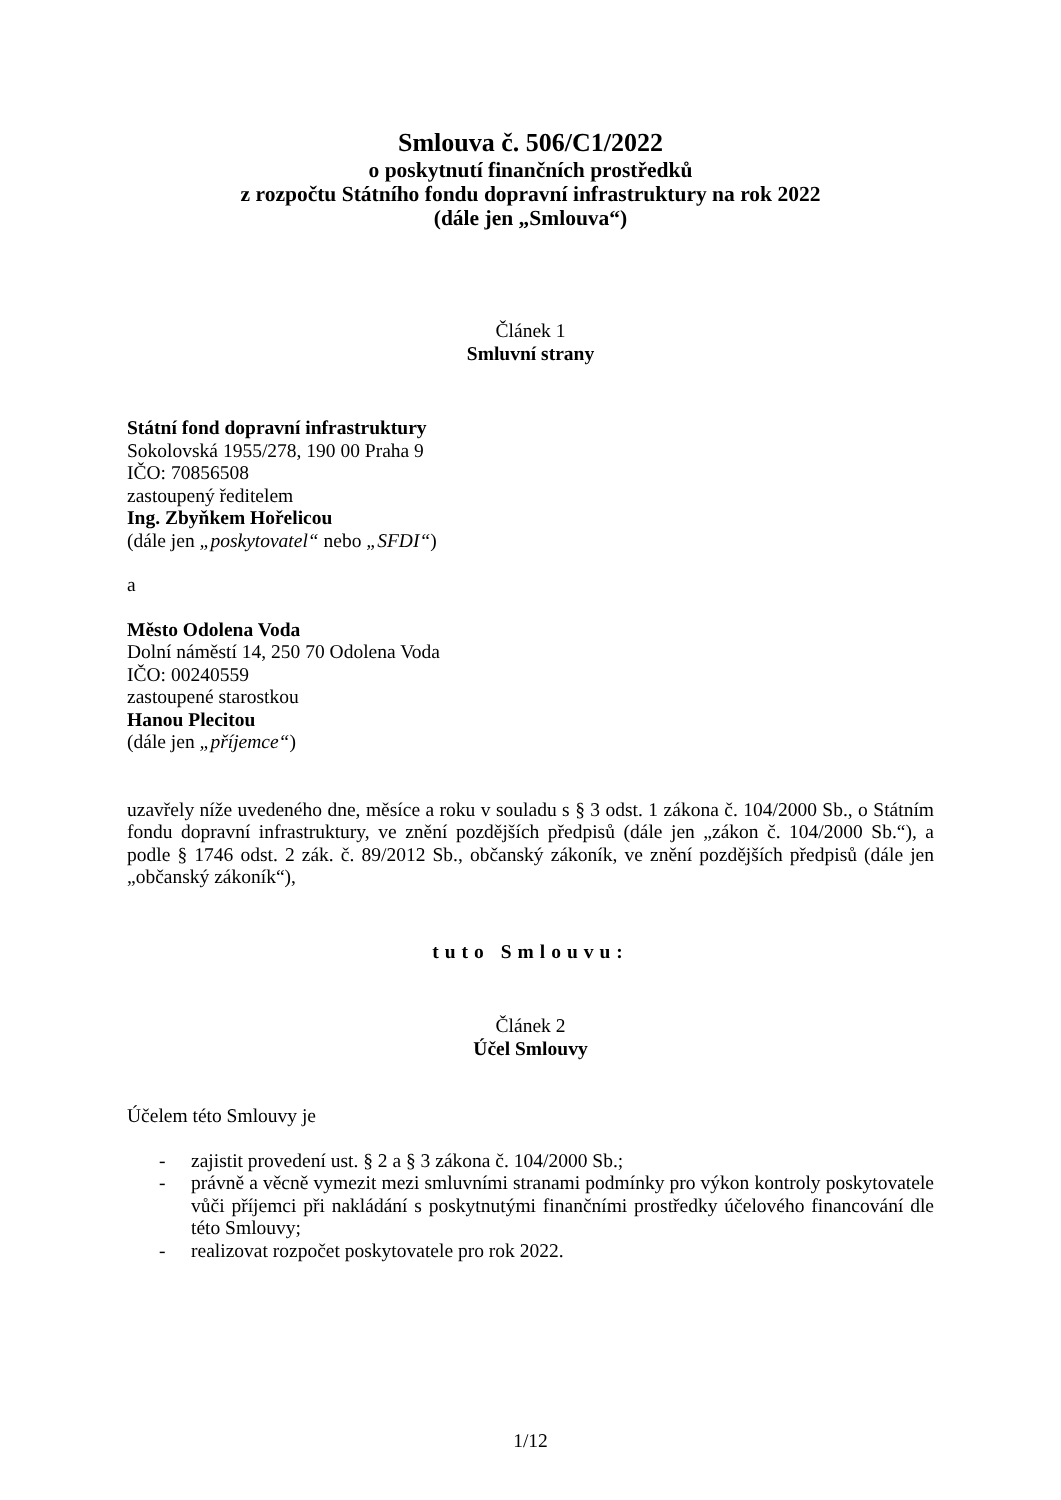Smlouva č. 506/C1/2022
o poskytnutí finančních prostředků
z rozpočtu Státního fondu dopravní infrastruktury na rok 2022
(dále jen „Smlouva“)
Článek 1
Smluvní strany
Státní fond dopravní infrastruktury
Sokolovská 1955/278, 190 00 Praha 9
IČO: 70856508
zastoupený ředitelem
Ing. Zbyňkem Hořelicou
(dále jen „poskytovatel“ nebo „SFDI“)
a
Město Odolena Voda
Dolní náměstí 14, 250 70 Odolena Voda
IČO: 00240559
zastoupené starostkou
Hanou Plecitou
(dále jen „příjemce“)
uzavřely níže uvedeného dne, měsíce a roku v souladu s § 3 odst. 1 zákona č. 104/2000 Sb., o Státním fondu dopravní infrastruktury, ve znění pozdějších předpisů (dále jen „zákon č. 104/2000 Sb.“), a podle § 1746 odst. 2 zák. č. 89/2012 Sb., občanský zákoník, ve znění pozdějších předpisů (dále jen „občanský zákoník“),
tuto Smlouvu:
Článek 2
Účel Smlouvy
Účelem této Smlouvy je
- zajistit provedení ust. § 2 a § 3 zákona č. 104/2000 Sb.;
- právně a věcně vymezit mezi smluvními stranami podmínky pro výkon kontroly poskytovatele vůči příjemci při nakládání s poskytnutými finančními prostředky účelového financování dle této Smlouvy;
- realizovat rozpočet poskytovatele pro rok 2022.
1/12